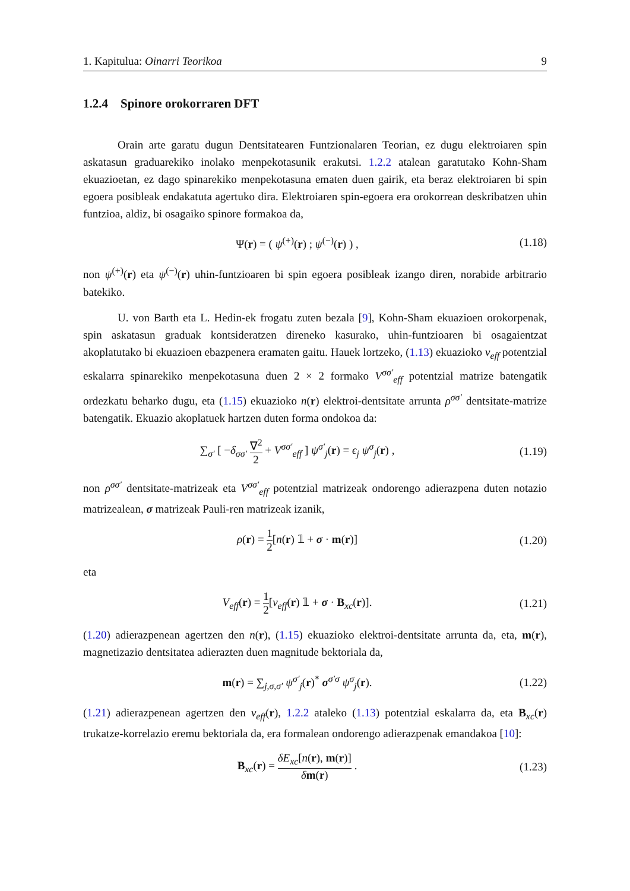1. Kapitulua: Oinarri Teorikoa 9
1.2.4 Spinore orokorraren DFT
Orain arte garatu dugun Dentsitatearen Funtzionalaren Teorian, ez dugu elektroiaren spin askatasun graduarekiko inolako menpekotasunik erakutsi. 1.2.2 atalean garatutako Kohn-Sham ekuazioetan, ez dago spinarekiko menpekotasuna ematen duen gairik, eta beraz elektroiaren bi spin egoera posibleak endakatuta agertuko dira. Elektroiaren spin-egoera era orokorrean deskribatzen uhin funtzioa, aldiz, bi osagaiko spinore formakoa da,
Ψ(r) = ( ψ<sup>(+)</sup>(r) ; ψ<sup>(−)</sup>(r) ) ,
(1.18)
non ψ<sup>(+)</sup>(r) eta ψ<sup>(−)</sup>(r) uhin-funtzioaren bi spin egoera posibleak izango diren, norabide arbitrario batekiko.
U. von Barth eta L. Hedin-ek frogatu zuten bezala [9], Kohn-Sham ekuazioen orokorpenak, spin askatasun graduak kontsideratzen direneko kasurako, uhin-funtzioaren bi osagaientzat akoplatutako bi ekuazioen ebazpenera eramaten gaitu. Hauek lortzeko, (1.13) ekuazioko v<sub>eff</sub> potentzial eskalarra spinarekiko menpekotasuna duen 2 × 2 formako V<sup>σσ′</sup><sub>eff</sub> potentzial matrize batengatik ordezkatu beharko dugu, eta (1.15) ekuazioko n(r) elektroi-dentsitate arrunta ρ<sup>σσ′</sup> dentsitate-matrize batengatik. Ekuazio akoplatuek hartzen duten forma ondokoa da:
∑<sub>σ′</sub> [ −δ<sub>σσ′</sub> ∇<sup>2</sup> 2 + V<sup>σσ′</sup><sub>eff</sub> ] ψ<sup>σ′</sup><sub>j</sub>(r) = ϵ<sub>j</sub> ψ<sup>σ</sup><sub>j</sub>(r) ,
(1.19)
non ρ<sup>σσ′</sup> dentsitate-matrizeak eta V<sup>σσ′</sup><sub>eff</sub> potentzial matrizeak ondorengo adierazpena duten notazio matrizealean, σ matrizeak Pauli-ren matrizeak izanik,
ρ(r) = 1 2[n(r) 𝟙 + σ · m(r)]
(1.20)
eta
V<sub>eff</sub>(r) = 1 2[v<sub>eff</sub>(r) 𝟙 + σ · B<sub>xc</sub>(r)].
(1.21)
(1.20) adierazpenean agertzen den n(r), (1.15) ekuazioko elektroi-dentsitate arrunta da, eta, m(r), magnetizazio dentsitatea adierazten duen magnitude bektoriala da,
m(r) = ∑<sub>j,σ,σ′</sub> ψ<sup>σ′</sup><sub>j</sub>(r)<sup>*</sup> σ<sup>σ′σ</sup> ψ<sup>σ</sup><sub>j</sub>(r).
(1.22)
(1.21) adierazpenean agertzen den v<sub>eff</sub>(r), 1.2.2 ataleko (1.13) potentzial eskalarra da, eta B<sub>xc</sub>(r) trukatze-korrelazio eremu bektoriala da, era formalean ondorengo adierazpenak emandakoa [10]:
B<sub>xc</sub>(r) = δE<sub>xc</sub>[n(r), m(r)] δm(r) .
(1.23)